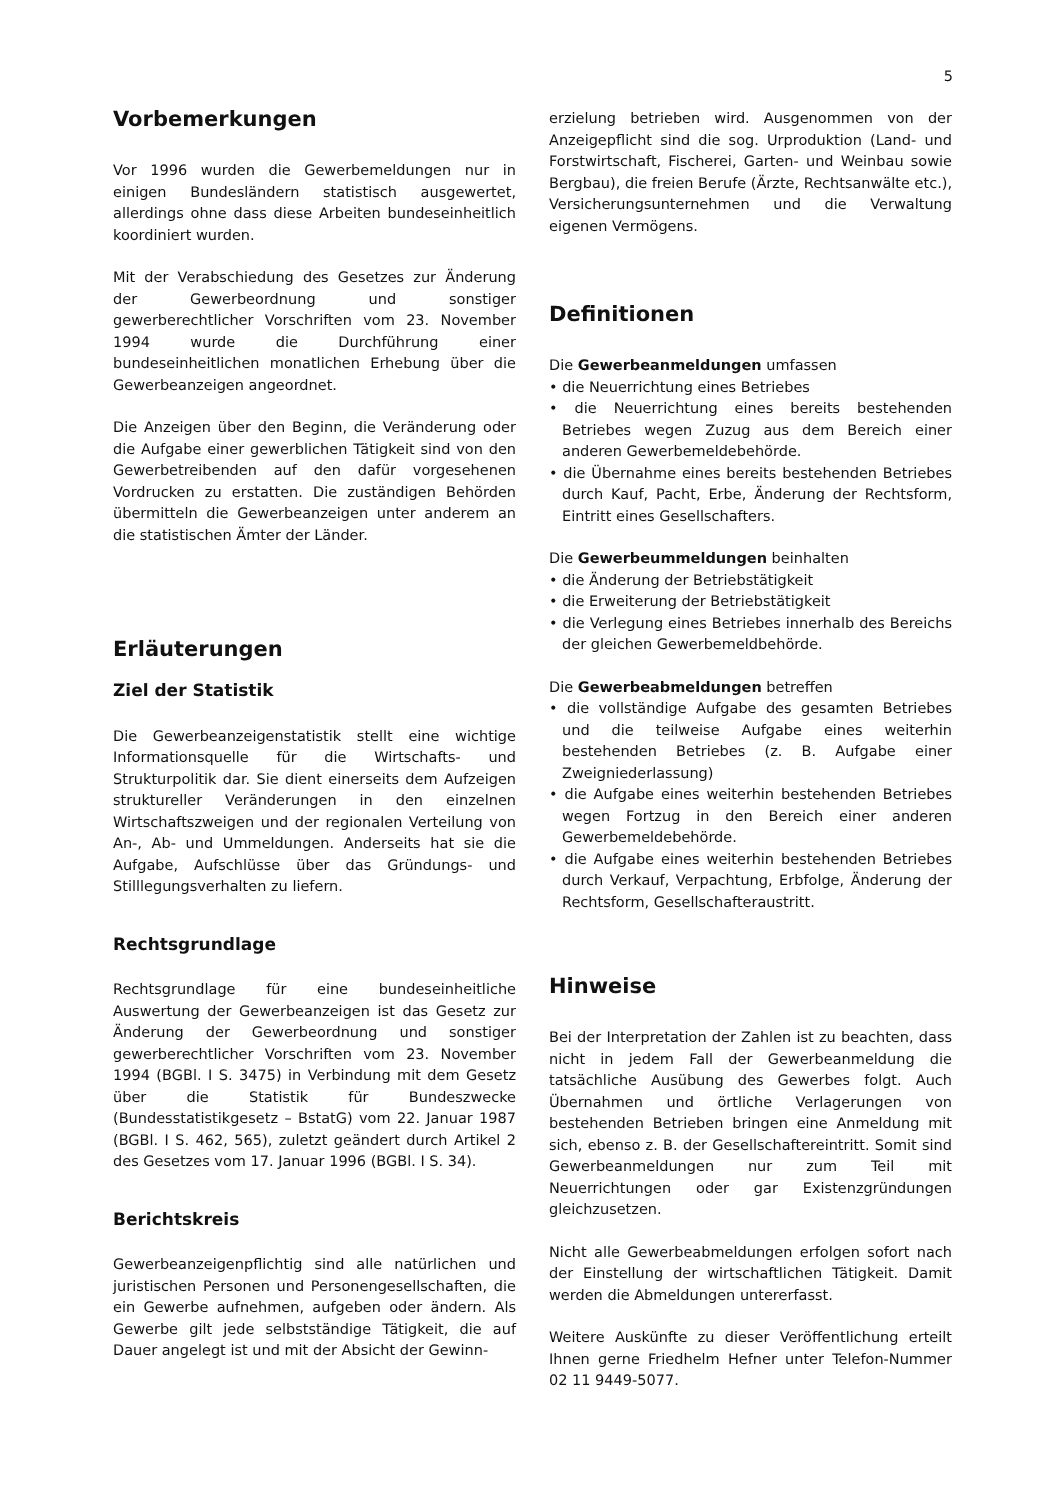5
Vorbemerkungen
Vor 1996 wurden die Gewerbemeldungen nur in einigen Bundesländern statistisch ausgewertet, allerdings ohne dass diese Arbeiten bundeseinheitlich koordiniert wurden.
Mit der Verabschiedung des Gesetzes zur Änderung der Gewerbeordnung und sonstiger gewerberechtlicher Vorschriften vom 23. November 1994 wurde die Durchführung einer bundeseinheitlichen monatlichen Erhebung über die Gewerbeanzeigen angeordnet.
Die Anzeigen über den Beginn, die Veränderung oder die Aufgabe einer gewerblichen Tätigkeit sind von den Gewerbetreibenden auf den dafür vorgesehenen Vordrucken zu erstatten. Die zuständigen Behörden übermitteln die Gewerbeanzeigen unter anderem an die statistischen Ämter der Länder.
Erläuterungen
Ziel der Statistik
Die Gewerbeanzeigenstatistik stellt eine wichtige Informationsquelle für die Wirtschafts- und Strukturpolitik dar. Sie dient einerseits dem Aufzeigen struktureller Veränderungen in den einzelnen Wirtschaftszweigen und der regionalen Verteilung von An-, Ab- und Ummeldungen. Anderseits hat sie die Aufgabe, Aufschlüsse über das Gründungs- und Stilllegungsverhalten zu liefern.
Rechtsgrundlage
Rechtsgrundlage für eine bundeseinheitliche Auswertung der Gewerbeanzeigen ist das Gesetz zur Änderung der Gewerbeordnung und sonstiger gewerberechtlicher Vorschriften vom 23. November 1994 (BGBl. I S. 3475) in Verbindung mit dem Gesetz über die Statistik für Bundeszwecke (Bundesstatistikgesetz – BstatG) vom 22. Januar 1987 (BGBl. I S. 462, 565), zuletzt geändert durch Artikel 2 des Gesetzes vom 17. Januar 1996 (BGBl. I S. 34).
Berichtskreis
Gewerbeanzeigenpflichtig sind alle natürlichen und juristischen Personen und Personengesellschaften, die ein Gewerbe aufnehmen, aufgeben oder ändern. Als Gewerbe gilt jede selbstständige Tätigkeit, die auf Dauer angelegt ist und mit der Absicht der Gewinn-
erzielung betrieben wird. Ausgenommen von der Anzeigepflicht sind die sog. Urproduktion (Land- und Forstwirtschaft, Fischerei, Garten- und Weinbau sowie Bergbau), die freien Berufe (Ärzte, Rechtsanwälte etc.), Versicherungsunternehmen und die Verwaltung eigenen Vermögens.
Definitionen
Die Gewerbeanmeldungen umfassen
• die Neuerrichtung eines Betriebes
• die Neuerrichtung eines bereits bestehenden Betriebes wegen Zuzug aus dem Bereich einer anderen Gewerbemeldebehörde.
• die Übernahme eines bereits bestehenden Betriebes durch Kauf, Pacht, Erbe, Änderung der Rechtsform, Eintritt eines Gesellschafters.
Die Gewerbeummeldungen beinhalten
• die Änderung der Betriebstätigkeit
• die Erweiterung der Betriebstätigkeit
• die Verlegung eines Betriebes innerhalb des Bereichs der gleichen Gewerbemeldbehörde.
Die Gewerbeabmeldungen betreffen
• die vollständige Aufgabe des gesamten Betriebes und die teilweise Aufgabe eines weiterhin bestehenden Betriebes (z. B. Aufgabe einer Zweigniederlassung)
• die Aufgabe eines weiterhin bestehenden Betriebes wegen Fortzug in den Bereich einer anderen Gewerbemeldebehörde.
• die Aufgabe eines weiterhin bestehenden Betriebes durch Verkauf, Verpachtung, Erbfolge, Änderung der Rechtsform, Gesellschafteraustritt.
Hinweise
Bei der Interpretation der Zahlen ist zu beachten, dass nicht in jedem Fall der Gewerbeanmeldung die tatsächliche Ausübung des Gewerbes folgt. Auch Übernahmen und örtliche Verlagerungen von bestehenden Betrieben bringen eine Anmeldung mit sich, ebenso z. B. der Gesellschaftereintritt. Somit sind Gewerbeanmeldungen nur zum Teil mit Neuerrichtungen oder gar Existenzgründungen gleichzusetzen.
Nicht alle Gewerbeabmeldungen erfolgen sofort nach der Einstellung der wirtschaftlichen Tätigkeit. Damit werden die Abmeldungen untererfasst.
Weitere Auskünfte zu dieser Veröffentlichung erteilt Ihnen gerne Friedhelm Hefner unter Telefon-Nummer 02 11 9449-5077.